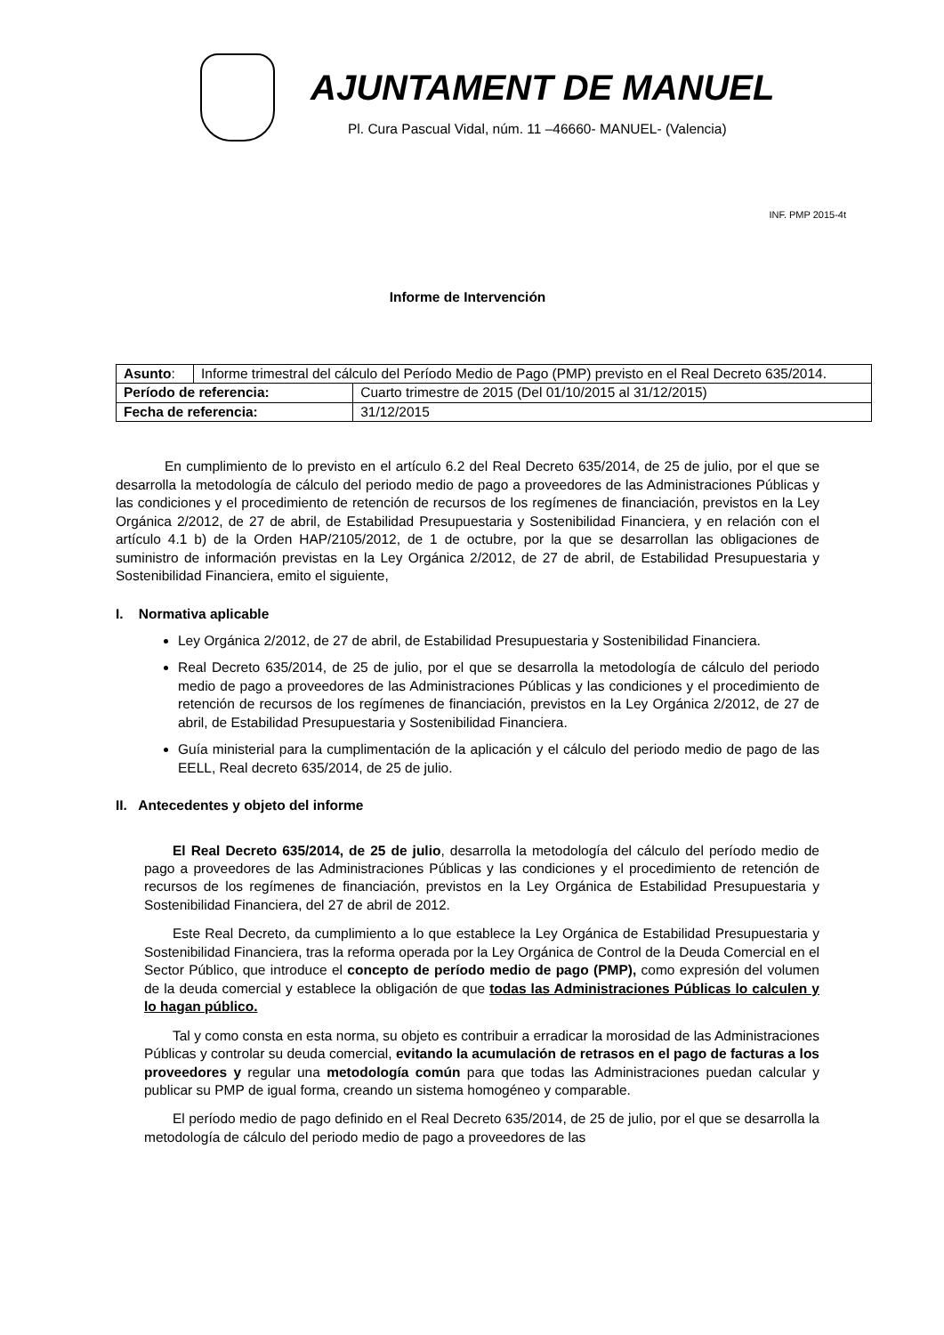AJUNTAMENT DE MANUEL
Pl. Cura Pascual Vidal, núm. 11 –46660- MANUEL- (Valencia)
INF. PMP 2015-4t
Informe de Intervención
| Asunto : | Informe trimestral del cálculo del Período Medio de Pago (PMP) previsto en el Real Decreto 635/2014. | |
| Período de referencia: | | Cuarto trimestre de 2015 (Del 01/10/2015 al 31/12/2015) |
| Fecha de referencia: | | 31/12/2015 |
En cumplimiento de lo previsto en el artículo 6.2 del Real Decreto 635/2014, de 25 de julio, por el que se desarrolla la metodología de cálculo del periodo medio de pago a proveedores de las Administraciones Públicas y las condiciones y el procedimiento de retención de recursos de los regímenes de financiación, previstos en la Ley Orgánica 2/2012, de 27 de abril, de Estabilidad Presupuestaria y Sostenibilidad Financiera, y en relación con el artículo 4.1 b) de la Orden HAP/2105/2012, de 1 de octubre, por la que se desarrollan las obligaciones de suministro de información previstas en la Ley Orgánica 2/2012, de 27 de abril, de Estabilidad Presupuestaria y Sostenibilidad Financiera, emito el siguiente,
I. Normativa aplicable
Ley Orgánica 2/2012, de 27 de abril, de Estabilidad Presupuestaria y Sostenibilidad Financiera.
Real Decreto 635/2014, de 25 de julio, por el que se desarrolla la metodología de cálculo del periodo medio de pago a proveedores de las Administraciones Públicas y las condiciones y el procedimiento de retención de recursos de los regímenes de financiación, previstos en la Ley Orgánica 2/2012, de 27 de abril, de Estabilidad Presupuestaria y Sostenibilidad Financiera.
Guía ministerial para la cumplimentación de la aplicación y el cálculo del periodo medio de pago de las EELL, Real decreto 635/2014, de 25 de julio.
II. Antecedentes y objeto del informe
El Real Decreto 635/2014, de 25 de julio, desarrolla la metodología del cálculo del período medio de pago a proveedores de las Administraciones Públicas y las condiciones y el procedimiento de retención de recursos de los regímenes de financiación, previstos en la Ley Orgánica de Estabilidad Presupuestaria y Sostenibilidad Financiera, del 27 de abril de 2012.
Este Real Decreto, da cumplimiento a lo que establece la Ley Orgánica de Estabilidad Presupuestaria y Sostenibilidad Financiera, tras la reforma operada por la Ley Orgánica de Control de la Deuda Comercial en el Sector Público, que introduce el concepto de período medio de pago (PMP), como expresión del volumen de la deuda comercial y establece la obligación de que todas las Administraciones Públicas lo calculen y lo hagan público.
Tal y como consta en esta norma, su objeto es contribuir a erradicar la morosidad de las Administraciones Públicas y controlar su deuda comercial, evitando la acumulación de retrasos en el pago de facturas a los proveedores y regular una metodología común para que todas las Administraciones puedan calcular y publicar su PMP de igual forma, creando un sistema homogéneo y comparable.
El período medio de pago definido en el Real Decreto 635/2014, de 25 de julio, por el que se desarrolla la metodología de cálculo del periodo medio de pago a proveedores de las